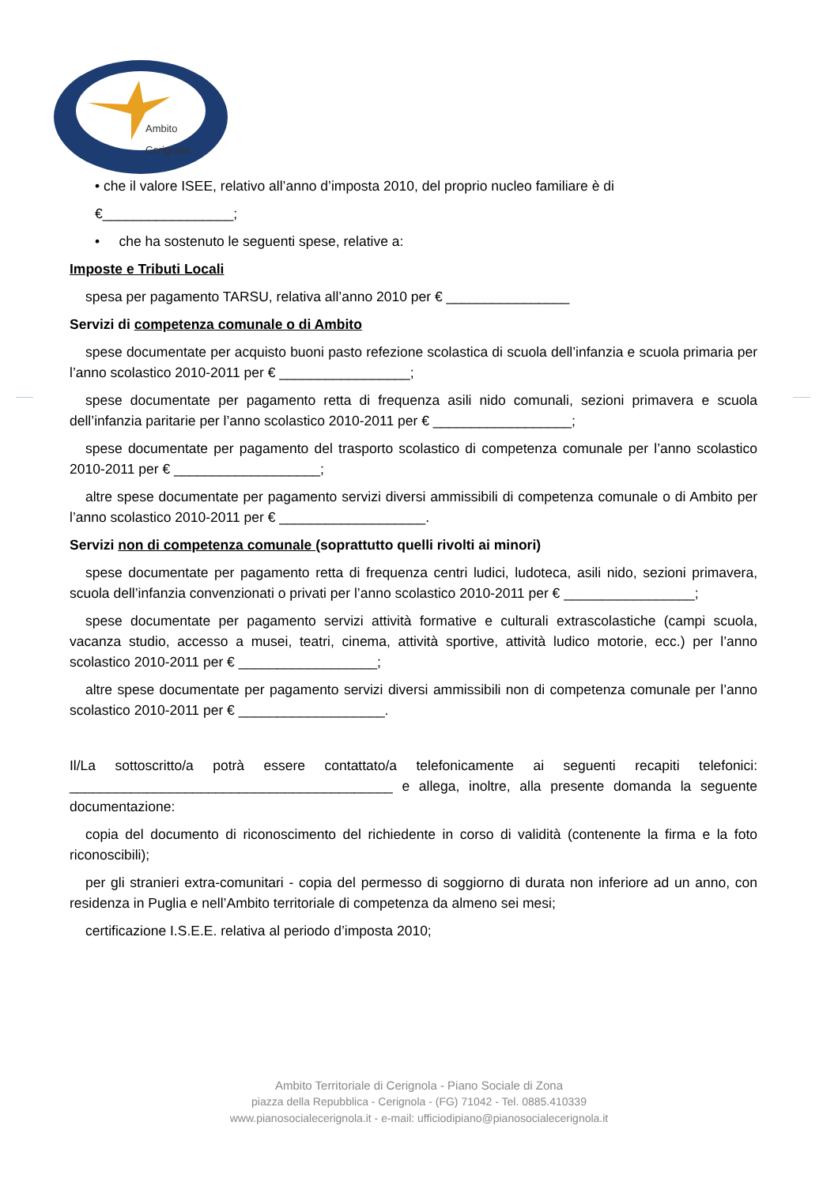Ambito
Cerignola
• che il valore ISEE, relativo all’anno d’imposta 2010, del proprio nucleo familiare è di
€_________________;
• che ha sostenuto le seguenti spese, relative a:
Imposte e Tributi Locali
spesa per pagamento TARSU, relativa all’anno 2010 per € ________________
Servizi di competenza comunale o di Ambito
spese documentate per acquisto buoni pasto refezione scolastica di scuola dell’infanzia e scuola primaria per l’anno scolastico 2010-2011 per € _________________;
spese documentate per pagamento retta di frequenza asili nido comunali, sezioni primavera e scuola dell’infanzia paritarie per l’anno scolastico 2010-2011 per € __________________;
spese documentate per pagamento del trasporto scolastico di competenza comunale per l’anno scolastico 2010-2011 per € ___________________;
altre spese documentate per pagamento servizi diversi ammissibili di competenza comunale o di Ambito per l’anno scolastico 2010-2011 per € ___________________.
Servizi non di competenza comunale (soprattutto quelli rivolti ai minori)
spese documentate per pagamento retta di frequenza centri ludici, ludoteca, asili nido, sezioni primavera, scuola dell’infanzia convenzionati o privati per l’anno scolastico 2010-2011 per € _________________;
spese documentate per pagamento servizi attività formative e culturali extrascolastiche (campi scuola, vacanza studio, accesso a musei, teatri, cinema, attività sportive, attività ludico motorie, ecc.) per l’anno scolastico 2010-2011 per € __________________;
altre spese documentate per pagamento servizi diversi ammissibili non di competenza comunale per l’anno scolastico 2010-2011 per € ___________________.
Il/La sottoscritto/a potrà essere contattato/a telefonicamente ai seguenti recapiti telefonici: __________________________________________ e allega, inoltre, alla presente domanda la seguente documentazione:
copia del documento di riconoscimento del richiedente in corso di validità (contenente la firma e la foto riconoscibili);
per gli stranieri extra-comunitari - copia del permesso di soggiorno di durata non inferiore ad un anno, con residenza in Puglia e nell’Ambito territoriale di competenza da almeno sei mesi;
certificazione I.S.E.E. relativa al periodo d’imposta 2010;
Ambito Territoriale di Cerignola - Piano Sociale di Zona
piazza della Repubblica - Cerignola - (FG) 71042 - Tel. 0885.410339
www.pianosocialecerignola.it - e-mail: ufficiodipiano@pianosocialecerignola.it